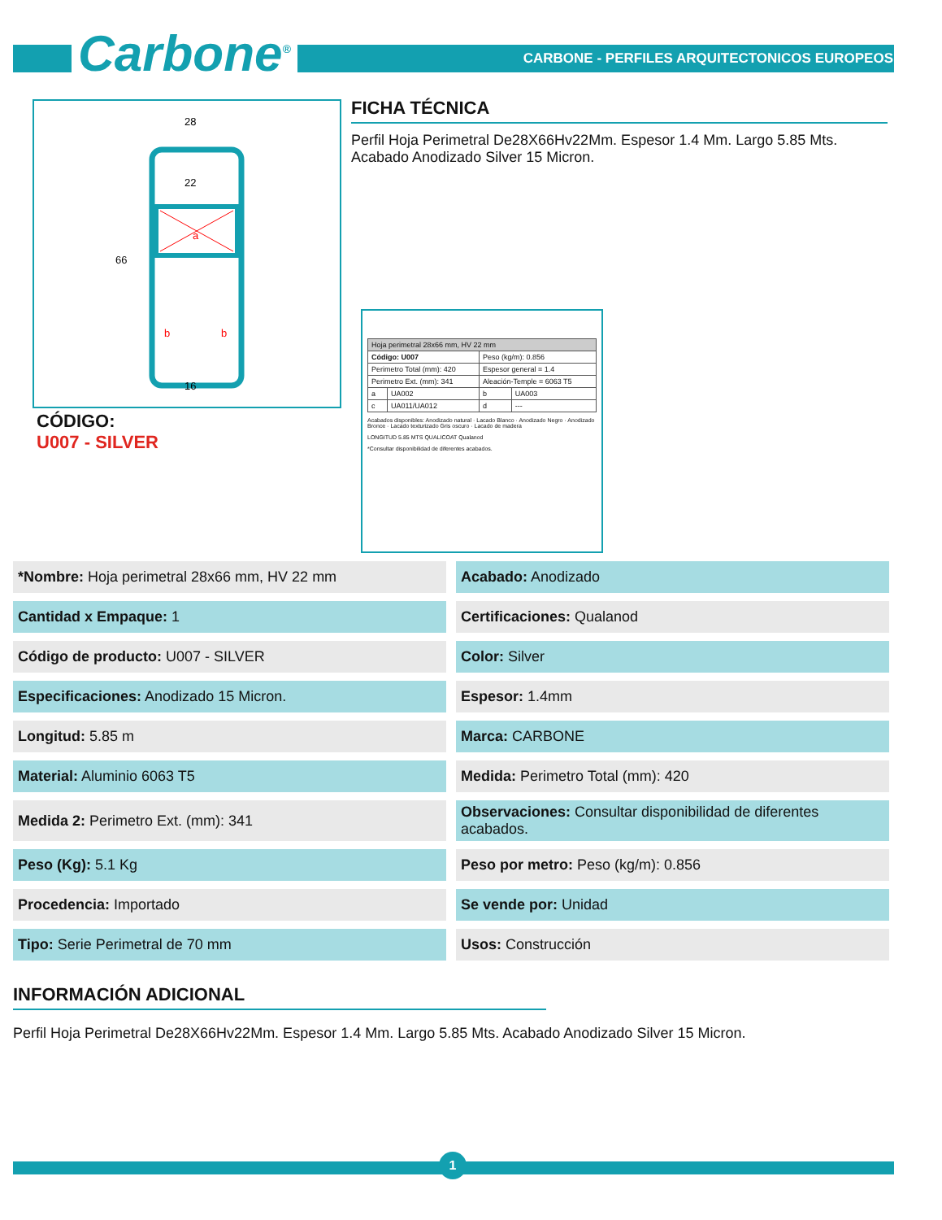Carbone<sup>®</sup>
CARBONE - PERFILES ARQUITECTONICOS EUROPEOS
28
22
16
66
a
b
b
CÓDIGO:
U007 - SILVER
FICHA TÉCNICA
Perfil Hoja Perimetral De28X66Hv22Mm. Espesor 1.4 Mm. Largo 5.85 Mts. Acabado Anodizado Silver 15 Micron.
| Hoja perimetral 28x66 mm, HV 22 mm | | | |
| Código: U007 | | Peso (kg/m): 0.856 | |
| Perimetro Total (mm): 420 | | Espesor general = 1.4 | |
| Perimetro Ext. (mm): 341 | | Aleación-Temple = 6063 T5 | |
| a | UA002 | b | UA003 |
| c | UA011/UA012 | d | --- |
Acabados disponibles: Anodizado natural · Lacado Blanco · Anodizado Negro · Anodizado Bronce · Lacado texturizado Gris oscuro · Lacado de madera
LONGITUD 5.85 MTS QUALICOAT Qualanod
*Consultar disponibilidad de diferentes acabados.
*Nombre: Hoja perimetral 28x66 mm, HV 22 mm
Acabado: Anodizado
Cantidad x Empaque: 1
Certificaciones: Qualanod
Código de producto: U007 - SILVER
Color: Silver
Especificaciones: Anodizado 15 Micron.
Espesor: 1.4mm
Longitud: 5.85 m
Marca: CARBONE
Material: Aluminio 6063 T5
Medida: Perimetro Total (mm): 420
Medida 2: Perimetro Ext. (mm): 341
Observaciones: Consultar disponibilidad de diferentes acabados.
Peso (Kg): 5.1 Kg
Peso por metro: Peso (kg/m): 0.856
Procedencia: Importado
Se vende por: Unidad
Tipo: Serie Perimetral de 70 mm
Usos: Construcción
INFORMACIÓN ADICIONAL
Perfil Hoja Perimetral De28X66Hv22Mm. Espesor 1.4 Mm. Largo 5.85 Mts. Acabado Anodizado Silver 15 Micron.
1